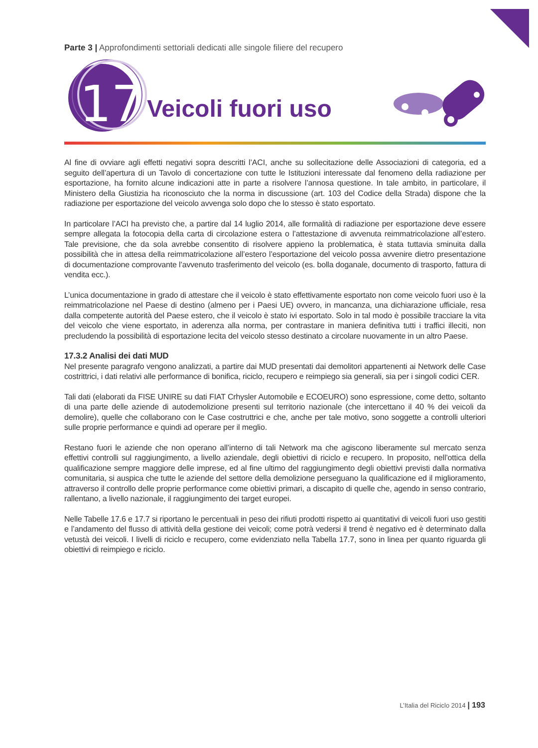Parte 3 | Approfondimenti settoriali dedicati alle singole filiere del recupero
17
Veicoli fuori uso
Al fine di ovviare agli effetti negativi sopra descritti l’ACI, anche su sollecitazione delle Associazioni di categoria, ed a seguito dell’apertura di un Tavolo di concertazione con tutte le Istituzioni interessate dal fenomeno della radiazione per esportazione, ha fornito alcune indicazioni atte in parte a risolvere l’annosa questione. In tale ambito, in particolare, il Ministero della Giustizia ha riconosciuto che la norma in discussione (art. 103 del Codice della Strada) dispone che la radiazione per esportazione del veicolo avvenga solo dopo che lo stesso è stato esportato.
In particolare l’ACI ha previsto che, a partire dal 14 luglio 2014, alle formalità di radiazione per esportazione deve essere sempre allegata la fotocopia della carta di circolazione estera o l’attestazione di avvenuta reimmatricolazione all’estero. Tale previsione, che da sola avrebbe consentito di risolvere appieno la problematica, è stata tuttavia sminuita dalla possibilità che in attesa della reimmatricolazione all’estero l’esportazione del veicolo possa avvenire dietro presentazione di documentazione comprovante l’avvenuto trasferimento del veicolo (es. bolla doganale, documento di trasporto, fattura di vendita ecc.).
L’unica documentazione in grado di attestare che il veicolo è stato effettivamente esportato non come veicolo fuori uso è la reimmatricolazione nel Paese di destino (almeno per i Paesi UE) ovvero, in mancanza, una dichiarazione ufficiale, resa dalla competente autorità del Paese estero, che il veicolo è stato ivi esportato. Solo in tal modo è possibile tracciare la vita del veicolo che viene esportato, in aderenza alla norma, per contrastare in maniera definitiva tutti i traffici illeciti, non precludendo la possibilità di esportazione lecita del veicolo stesso destinato a circolare nuovamente in un altro Paese.
17.3.2 Analisi dei dati MUD
Nel presente paragrafo vengono analizzati, a partire dai MUD presentati dai demolitori appartenenti ai Network delle Case costrittrici, i dati relativi alle performance di bonifica, riciclo, recupero e reimpiego sia generali, sia per i singoli codici CER.
Tali dati (elaborati da FISE UNIRE su dati FIAT Crhysler Automobile e ECOEURO) sono espressione, come detto, soltanto di una parte delle aziende di autodemolizione presenti sul territorio nazionale (che intercettano il 40 % dei veicoli da demolire), quelle che collaborano con le Case costruttrici e che, anche per tale motivo, sono soggette a controlli ulteriori sulle proprie performance e quindi ad operare per il meglio.
Restano fuori le aziende che non operano all’interno di tali Network ma che agiscono liberamente sul mercato senza effettivi controlli sul raggiungimento, a livello aziendale, degli obiettivi di riciclo e recupero. In proposito, nell’ottica della qualificazione sempre maggiore delle imprese, ed al fine ultimo del raggiungimento degli obiettivi previsti dalla normativa comunitaria, si auspica che tutte le aziende del settore della demolizione perseguano la qualificazione ed il miglioramento, attraverso il controllo delle proprie performance come obiettivi primari, a discapito di quelle che, agendo in senso contrario, rallentano, a livello nazionale, il raggiungimento dei target europei.
Nelle Tabelle 17.6 e 17.7 si riportano le percentuali in peso dei rifiuti prodotti rispetto ai quantitativi di veicoli fuori uso gestiti e l’andamento del flusso di attività della gestione dei veicoli; come potrà vedersi il trend è negativo ed è determinato dalla vetustà dei veicoli. I livelli di riciclo e recupero, come evidenziato nella Tabella 17.7, sono in linea per quanto riguarda gli obiettivi di reimpiego e riciclo.
L’Italia del Riciclo 2014 | 193